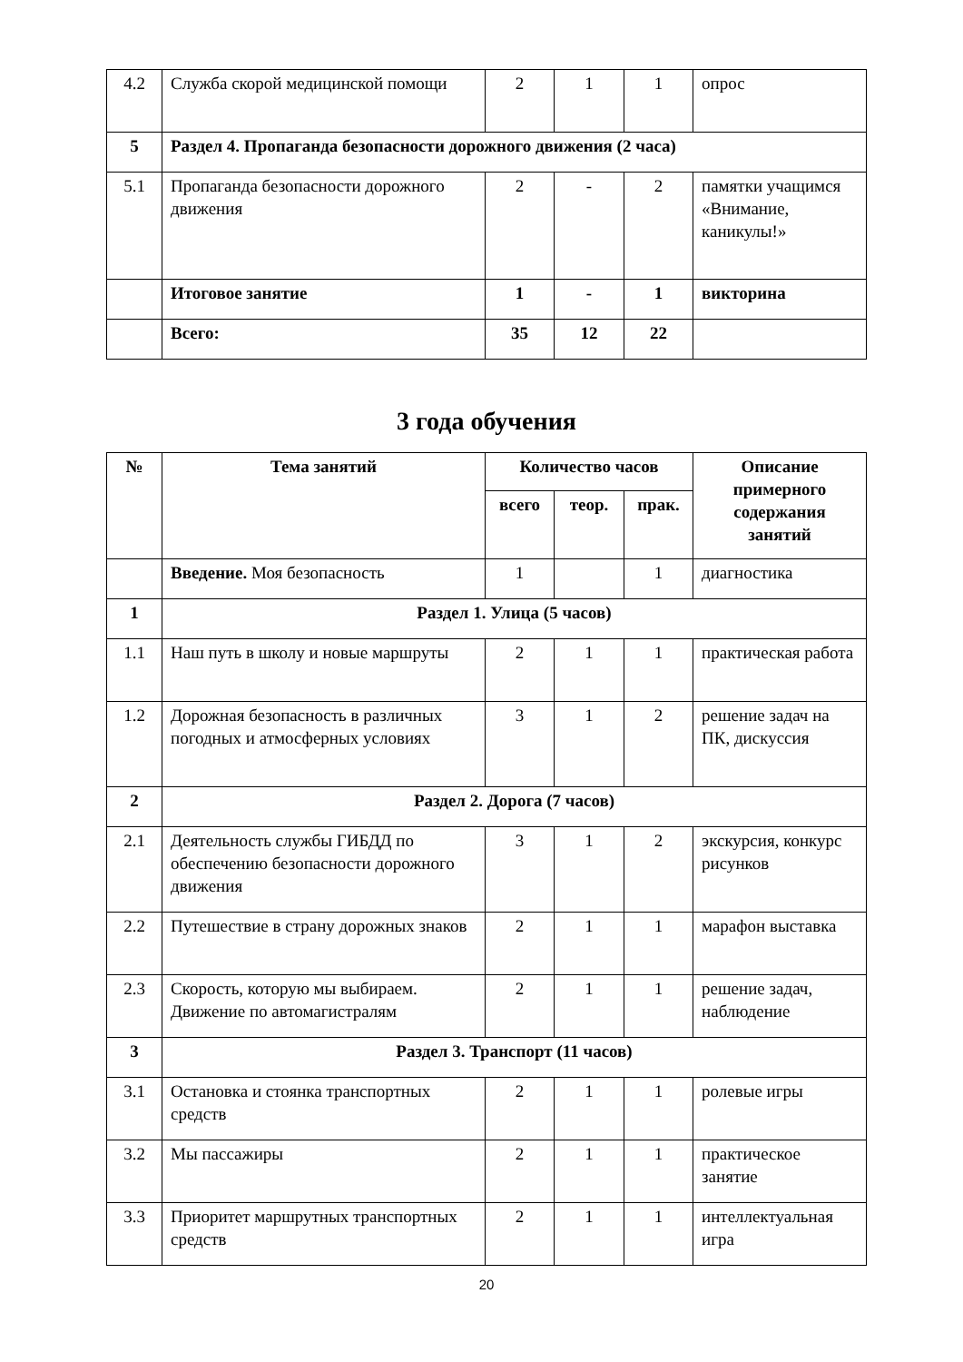| 4.2 | Служба скорой медицинской помощи | 2 | 1 | 1 | опрос |
| 5 | Раздел 4. Пропаганда безопасности дорожного движения (2 часа) | | | | |
| 5.1 | Пропаганда безопасности дорожного движения | 2 | - | 2 | памятки учащимся «Внимание, каникулы!» |
| | Итоговое занятие | 1 | - | 1 | викторина |
| | Всего: | 35 | 12 | 22 | |
3 года обучения
| № | Тема занятий | Количество часов | | | Описание примерного содержания занятий |
| --- | --- | --- | --- | --- | --- |
| | | всего | теор. | прак. | |
| | Введение. Моя безопасность | 1 | | 1 | диагностика |
| 1 | Раздел 1. Улица (5 часов) | | | | |
| 1.1 | Наш путь в школу и новые маршруты | 2 | 1 | 1 | практическая работа |
| 1.2 | Дорожная безопасность в различных погодных и атмосферных условиях | 3 | 1 | 2 | решение задач на ПК, дискуссия |
| 2 | Раздел 2. Дорога (7 часов) | | | | |
| 2.1 | Деятельность службы ГИБДД по обеспечению безопасности дорожного движения | 3 | 1 | 2 | экскурсия, конкурс рисунков |
| 2.2 | Путешествие в страну дорожных знаков | 2 | 1 | 1 | марафон выставка |
| 2.3 | Скорость, которую мы выбираем. Движение по автомагистралям | 2 | 1 | 1 | решение задач, наблюдение |
| 3 | Раздел 3. Транспорт (11 часов) | | | | |
| 3.1 | Остановка и стоянка транспортных средств | 2 | 1 | 1 | ролевые игры |
| 3.2 | Мы пассажиры | 2 | 1 | 1 | практическое занятие |
| 3.3 | Приоритет маршрутных транспортных средств | 2 | 1 | 1 | интеллектуальная игра |
20